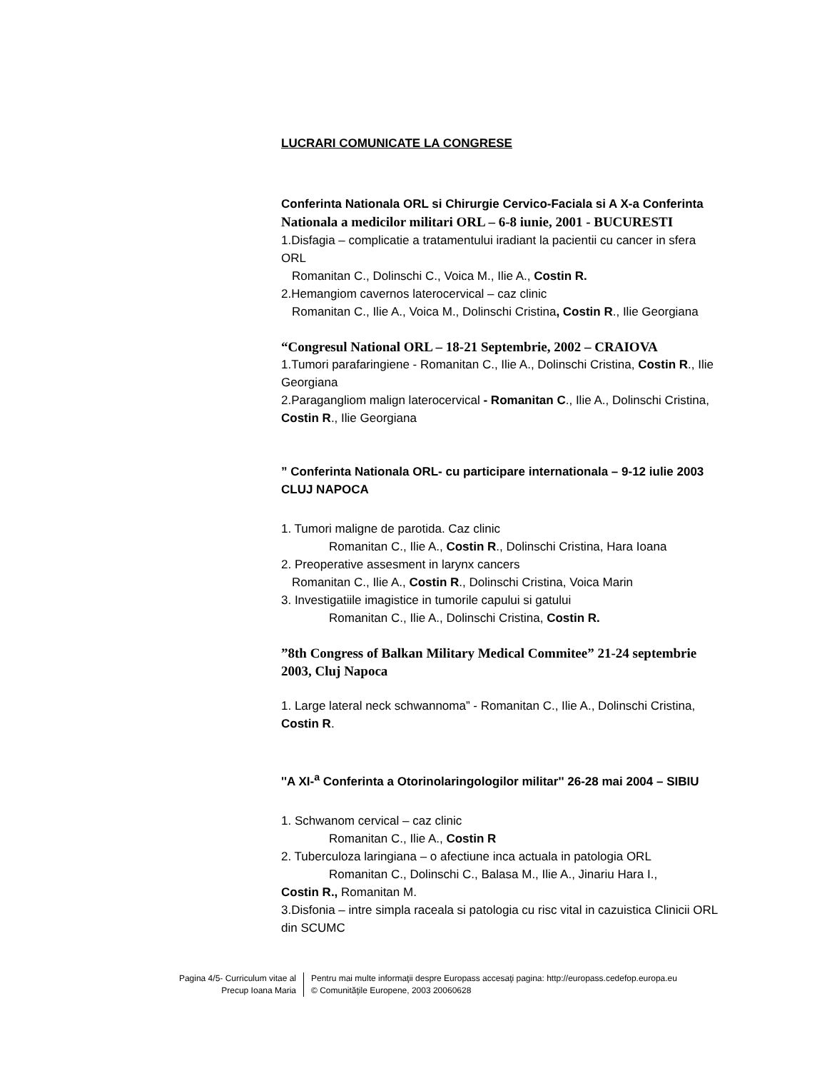LUCRARI COMUNICATE LA CONGRESE
Conferinta Nationala ORL si Chirurgie Cervico-Faciala si A X-a Conferinta Nationala a medicilor militari ORL – 6-8 iunie, 2001 - BUCURESTI
1.Disfagia – complicatie a tratamentului iradiant la pacientii cu cancer in sfera ORL
Romanitan C., Dolinschi C., Voica M., Ilie A., Costin R.
2.Hemangiom cavernos laterocervical – caz clinic
Romanitan C., Ilie A., Voica M., Dolinschi Cristina, Costin R., Ilie Georgiana
“Congresul National ORL – 18-21 Septembrie, 2002 – CRAIOVA
1.Tumori parafaringiene - Romanitan C., Ilie A., Dolinschi Cristina, Costin R., Ilie Georgiana
2.Paragangliom malign laterocervical - Romanitan C., Ilie A., Dolinschi Cristina, Costin R., Ilie Georgiana
” Conferinta Nationala ORL- cu participare internationala – 9-12 iulie 2003 CLUJ NAPOCA
1. Tumori maligne de parotida. Caz clinic
Romanitan C., Ilie A., Costin R., Dolinschi Cristina, Hara Ioana
2. Preoperative assesment in larynx cancers
Romanitan C., Ilie A., Costin R., Dolinschi Cristina, Voica Marin
3. Investigatiile imagistice in tumorile capului si gatului
Romanitan C., Ilie A., Dolinschi Cristina, Costin R.
”8th Congress of Balkan Military Medical Commitee” 21-24 septembrie 2003, Cluj Napoca
1. Large lateral neck schwannoma” - Romanitan C., Ilie A., Dolinschi Cristina, Costin R.
''A XI-<sup>a</sup> Conferinta a Otorinolaringologilor militar'' 26-28 mai 2004 – SIBIU
1. Schwanom cervical – caz clinic
Romanitan C., Ilie A., Costin R
2. Tuberculoza laringiana – o afectiune inca actuala in patologia ORL
Romanitan C., Dolinschi C., Balasa M., Ilie A., Jinariu Hara I.,
Costin R., Romanitan M.
3.Disfonia – intre simpla raceala si patologia cu risc vital in cazuistica Clinicii ORL din SCUMC
Pagina 4/5- Curriculum vitae al
Precup Ioana Maria
Pentru mai multe informaţii despre Europass accesaţi pagina: http://europass.cedefop.europa.eu
© Comunităţile Europene, 2003 20060628